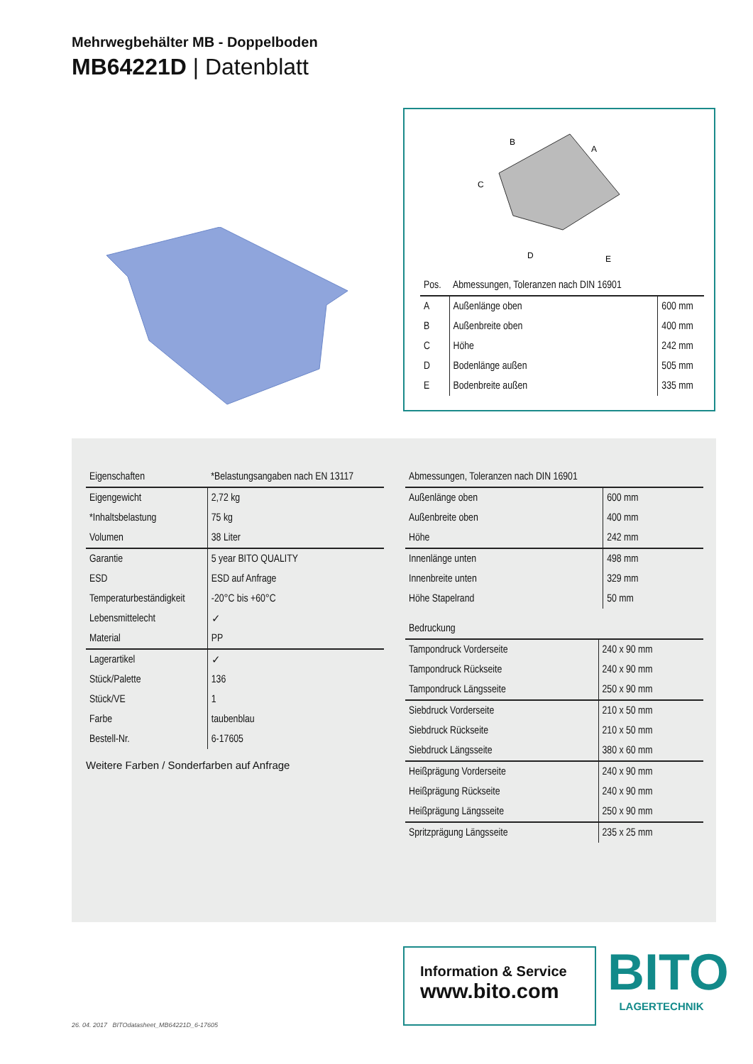Mehrwegbehälter MB - Doppelboden
MB64221D | Datenblatt
B
A
C
D
E
| Pos. | Abmessungen, Toleranzen nach DIN 16901 | |
| --- | --- | --- |
| A | Außenlänge oben | 600 mm |
| B | Außenbreite oben | 400 mm |
| C | Höhe | 242 mm |
| D | Bodenlänge außen | 505 mm |
| E | Bodenbreite außen | 335 mm |
| Eigenschaften | *Belastungsangaben nach EN 13117 |
| --- | --- |
| Eigengewicht | 2,72 kg |
| *Inhaltsbelastung | 75 kg |
| Volumen | 38 Liter |
| Garantie | 5 year BITO QUALITY |
| ESD | ESD auf Anfrage |
| Temperaturbeständigkeit | -20°C bis +60°C |
| Lebensmittelecht | ✓ |
| Material | PP |
| Lagerartikel | ✓ |
| Stück/Palette | 136 |
| Stück/VE | 1 |
| Farbe | taubenblau |
| Bestell-Nr. | 6-17605 |
Weitere Farben / Sonderfarben auf Anfrage
| Abmessungen, Toleranzen nach DIN 16901 | |
| --- | --- |
| Außenlänge oben | 600 mm |
| Außenbreite oben | 400 mm |
| Höhe | 242 mm |
| Innenlänge unten | 498 mm |
| Innenbreite unten | 329 mm |
| Höhe Stapelrand | 50 mm |
| Bedruckung | |
| --- | --- |
| Tampondruck Vorderseite | 240 x 90 mm |
| Tampondruck Rückseite | 240 x 90 mm |
| Tampondruck Längsseite | 250 x 90 mm |
| Siebdruck Vorderseite | 210 x 50 mm |
| Siebdruck Rückseite | 210 x 50 mm |
| Siebdruck Längsseite | 380 x 60 mm |
| Heißprägung Vorderseite | 240 x 90 mm |
| Heißprägung Rückseite | 240 x 90 mm |
| Heißprägung Längsseite | 250 x 90 mm |
| Spritzprägung Längsseite | 235 x 25 mm |
Information & Service
www.bito.com
BITO
LAGERTECHNIK
26. 04. 2017 BITOdatasheet_MB64221D_6-17605